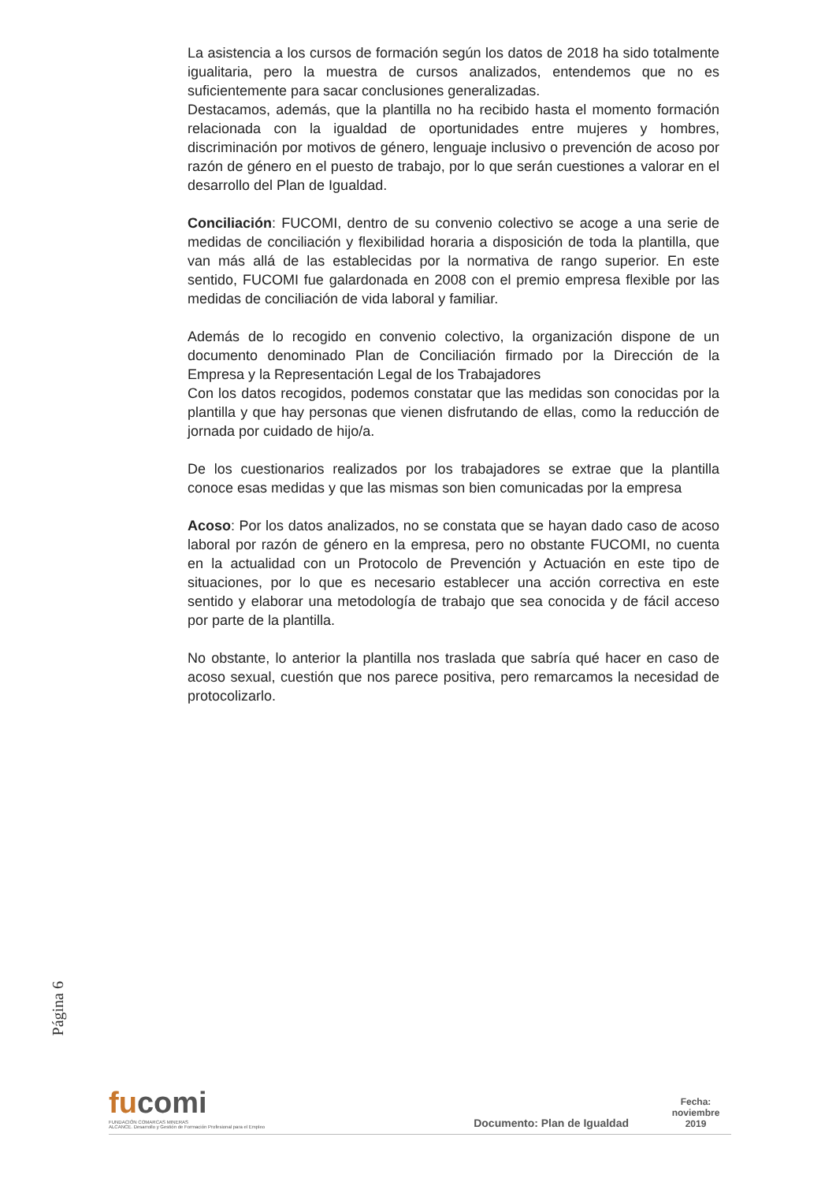La asistencia a los cursos de formación según los datos de 2018 ha sido totalmente igualitaria, pero la muestra de cursos analizados, entendemos que no es suficientemente para sacar conclusiones generalizadas.
Destacamos, además, que la plantilla no ha recibido hasta el momento formación relacionada con la igualdad de oportunidades entre mujeres y hombres, discriminación por motivos de género, lenguaje inclusivo o prevención de acoso por razón de género en el puesto de trabajo, por lo que serán cuestiones a valorar en el desarrollo del Plan de Igualdad.
Conciliación: FUCOMI, dentro de su convenio colectivo se acoge a una serie de medidas de conciliación y flexibilidad horaria a disposición de toda la plantilla, que van más allá de las establecidas por la normativa de rango superior. En este sentido, FUCOMI fue galardonada en 2008 con el premio empresa flexible por las medidas de conciliación de vida laboral y familiar.
Además de lo recogido en convenio colectivo, la organización dispone de un documento denominado Plan de Conciliación firmado por la Dirección de la Empresa y la Representación Legal de los Trabajadores
Con los datos recogidos, podemos constatar que las medidas son conocidas por la plantilla y que hay personas que vienen disfrutando de ellas, como la reducción de jornada por cuidado de hijo/a.
De los cuestionarios realizados por los trabajadores se extrae que la plantilla conoce esas medidas y que las mismas son bien comunicadas por la empresa
Acoso: Por los datos analizados, no se constata que se hayan dado caso de acoso laboral por razón de género en la empresa, pero no obstante FUCOMI, no cuenta en la actualidad con un Protocolo de Prevención y Actuación en este tipo de situaciones, por lo que es necesario establecer una acción correctiva en este sentido y elaborar una metodología de trabajo que sea conocida y de fácil acceso por parte de la plantilla.
No obstante, lo anterior la plantilla nos traslada que sabría qué hacer en caso de acoso sexual, cuestión que nos parece positiva, pero remarcamos la necesidad de protocolizarlo.
Página 6
fucomi
FUNDACIÓN COMARCAS MINERAS
ALCANCE. Desarrollo y Gestión de Formación Profesional para el Empleo
Documento: Plan de Igualdad
Fecha:
noviembre
2019